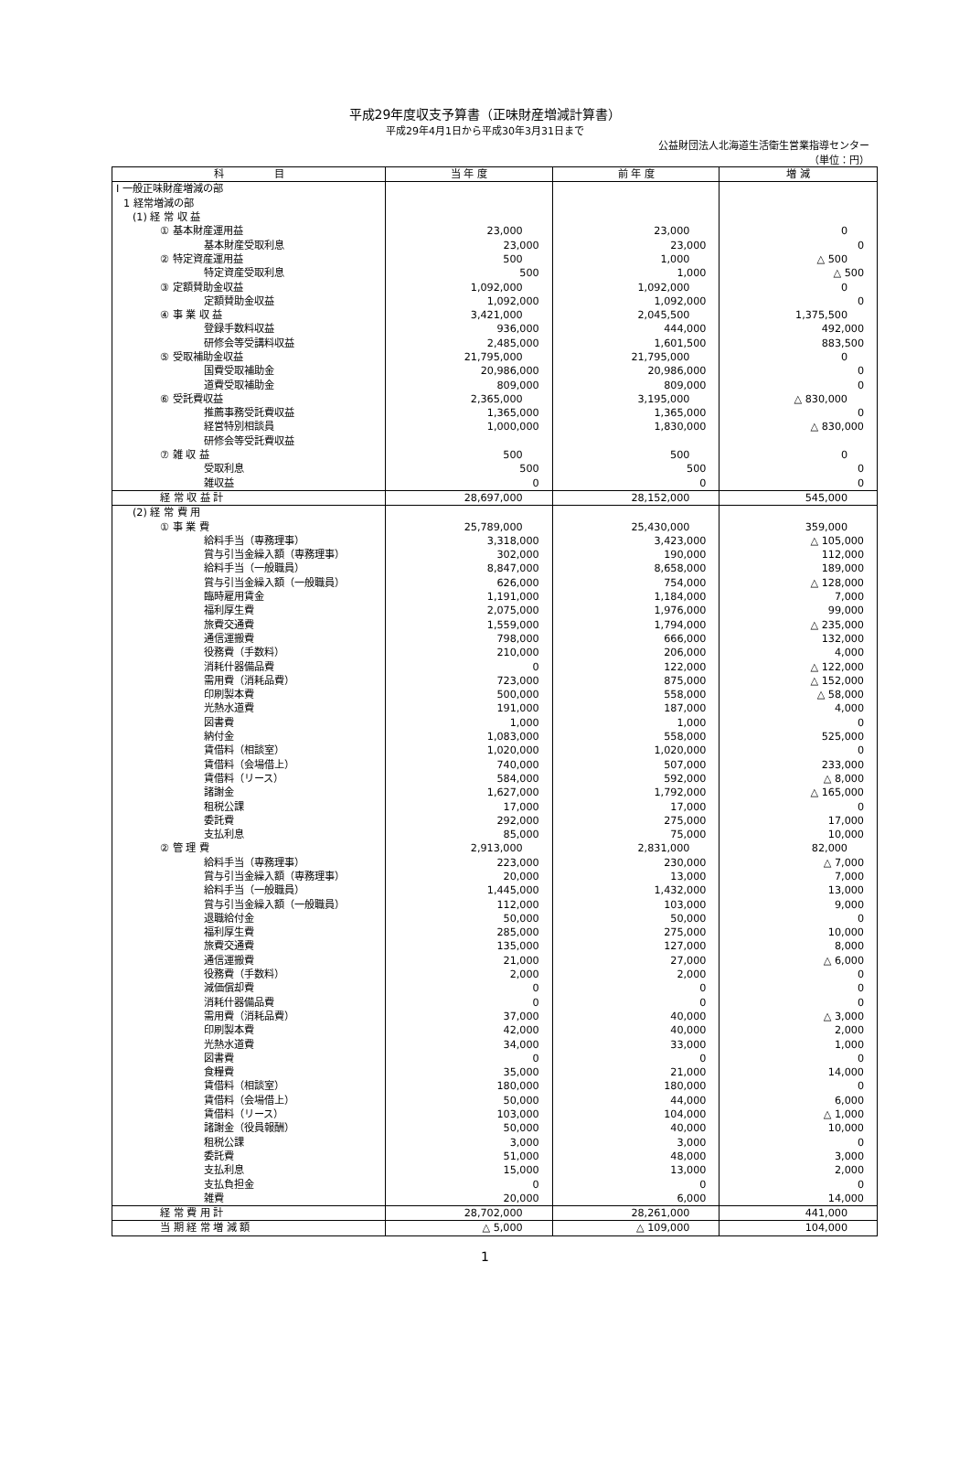平成29年度収支予算書（正味財産増減計算書）
平成29年4月1日から平成30年3月31日まで
公益財団法人北海道生活衛生営業指導センター
（単位：円）
| 科 目 | 当 年 度 | 前 年 度 | 増 減 |
| --- | --- | --- | --- |
| Ⅰ 一般正味財産増減の部 | | | |
| 1 経常増減の部 | | | |
| (1) 経 常 収 益 | | | |
| ① 基本財産運用益 | 23,000 | 23,000 | 0 |
| 基本財産受取利息 | 23,000 | 23,000 | 0 |
| ② 特定資産運用益 | 500 | 1,000 | △ 500 |
| 特定資産受取利息 | 500 | 1,000 | △ 500 |
| ③ 定額賛助金収益 | 1,092,000 | 1,092,000 | 0 |
| 定額賛助金収益 | 1,092,000 | 1,092,000 | 0 |
| ④ 事 業 収 益 | 3,421,000 | 2,045,500 | 1,375,500 |
| 登録手数料収益 | 936,000 | 444,000 | 492,000 |
| 研修会等受講料収益 | 2,485,000 | 1,601,500 | 883,500 |
| ⑤ 受取補助金収益 | 21,795,000 | 21,795,000 | 0 |
| 国費受取補助金 | 20,986,000 | 20,986,000 | 0 |
| 道費受取補助金 | 809,000 | 809,000 | 0 |
| ⑥ 受託費収益 | 2,365,000 | 3,195,000 | △ 830,000 |
| 推薦事務受託費収益 | 1,365,000 | 1,365,000 | 0 |
| 経営特別相談員 | 1,000,000 | 1,830,000 | △ 830,000 |
| 研修会等受託費収益 | | | |
| ⑦ 雑 収 益 | 500 | 500 | 0 |
| 受取利息 | 500 | 500 | 0 |
| 雑収益 | 0 | 0 | 0 |
| 経 常 収 益 計 | 28,697,000 | 28,152,000 | 545,000 |
| (2) 経 常 費 用 | | | |
| ① 事 業 費 | 25,789,000 | 25,430,000 | 359,000 |
| 給料手当（専務理事） | 3,318,000 | 3,423,000 | △ 105,000 |
| 賞与引当金繰入額（専務理事） | 302,000 | 190,000 | 112,000 |
| 給料手当（一般職員） | 8,847,000 | 8,658,000 | 189,000 |
| 賞与引当金繰入額（一般職員） | 626,000 | 754,000 | △ 128,000 |
| 臨時雇用賃金 | 1,191,000 | 1,184,000 | 7,000 |
| 福利厚生費 | 2,075,000 | 1,976,000 | 99,000 |
| 旅費交通費 | 1,559,000 | 1,794,000 | △ 235,000 |
| 通信運搬費 | 798,000 | 666,000 | 132,000 |
| 役務費（手数料） | 210,000 | 206,000 | 4,000 |
| 消耗什器備品費 | 0 | 122,000 | △ 122,000 |
| 需用費（消耗品費） | 723,000 | 875,000 | △ 152,000 |
| 印刷製本費 | 500,000 | 558,000 | △ 58,000 |
| 光熱水道費 | 191,000 | 187,000 | 4,000 |
| 図書費 | 1,000 | 1,000 | 0 |
| 納付金 | 1,083,000 | 558,000 | 525,000 |
| 賃借料（相談室） | 1,020,000 | 1,020,000 | 0 |
| 賃借料（会場借上） | 740,000 | 507,000 | 233,000 |
| 賃借料（リース） | 584,000 | 592,000 | △ 8,000 |
| 諸謝金 | 1,627,000 | 1,792,000 | △ 165,000 |
| 租税公課 | 17,000 | 17,000 | 0 |
| 委託費 | 292,000 | 275,000 | 17,000 |
| 支払利息 | 85,000 | 75,000 | 10,000 |
| ② 管 理 費 | 2,913,000 | 2,831,000 | 82,000 |
| 給料手当（専務理事） | 223,000 | 230,000 | △ 7,000 |
| 賞与引当金繰入額（専務理事） | 20,000 | 13,000 | 7,000 |
| 給料手当（一般職員） | 1,445,000 | 1,432,000 | 13,000 |
| 賞与引当金繰入額（一般職員） | 112,000 | 103,000 | 9,000 |
| 退職給付金 | 50,000 | 50,000 | 0 |
| 福利厚生費 | 285,000 | 275,000 | 10,000 |
| 旅費交通費 | 135,000 | 127,000 | 8,000 |
| 通信運搬費 | 21,000 | 27,000 | △ 6,000 |
| 役務費（手数料） | 2,000 | 2,000 | 0 |
| 減価償却費 | 0 | 0 | 0 |
| 消耗什器備品費 | 0 | 0 | 0 |
| 需用費（消耗品費） | 37,000 | 40,000 | △ 3,000 |
| 印刷製本費 | 42,000 | 40,000 | 2,000 |
| 光熱水道費 | 34,000 | 33,000 | 1,000 |
| 図書費 | 0 | 0 | 0 |
| 食糧費 | 35,000 | 21,000 | 14,000 |
| 賃借料（相談室） | 180,000 | 180,000 | 0 |
| 賃借料（会場借上） | 50,000 | 44,000 | 6,000 |
| 賃借料（リース） | 103,000 | 104,000 | △ 1,000 |
| 諸謝金（役員報酬） | 50,000 | 40,000 | 10,000 |
| 租税公課 | 3,000 | 3,000 | 0 |
| 委託費 | 51,000 | 48,000 | 3,000 |
| 支払利息 | 15,000 | 13,000 | 2,000 |
| 支払負担金 | 0 | 0 | 0 |
| 雑費 | 20,000 | 6,000 | 14,000 |
| 経 常 費 用 計 | 28,702,000 | 28,261,000 | 441,000 |
| 当 期 経 常 増 減 額 | △ 5,000 | △ 109,000 | 104,000 |
1